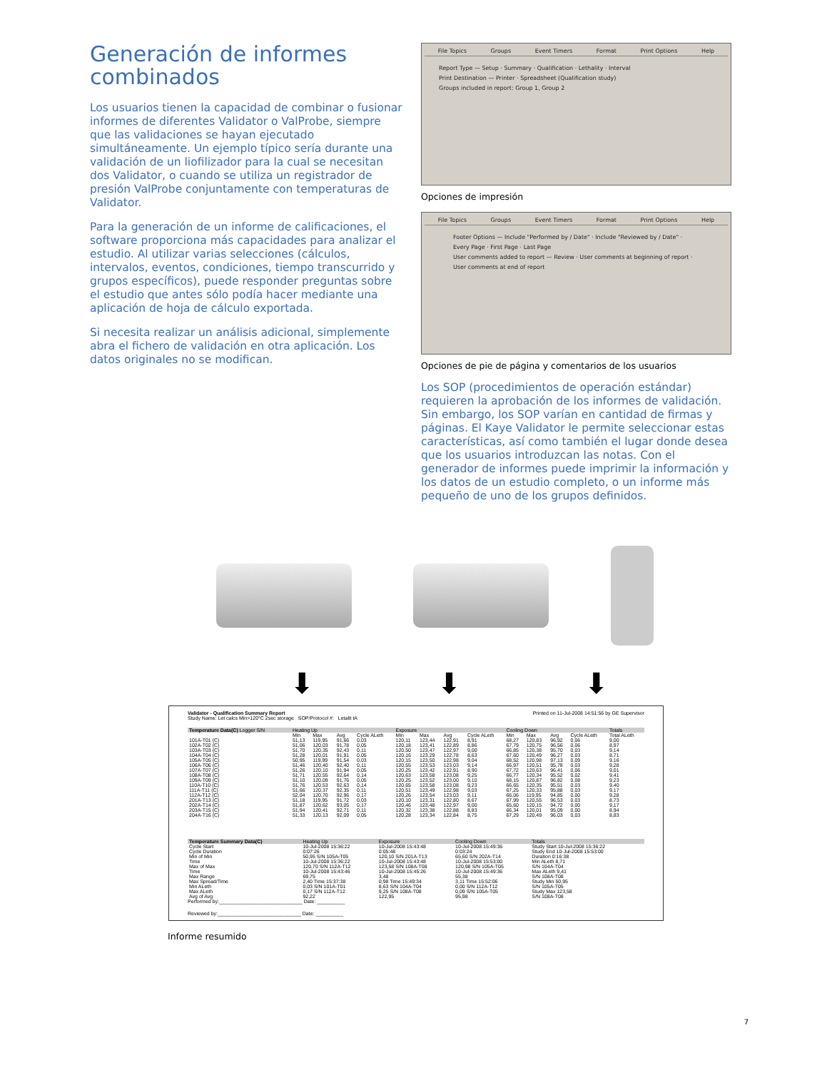Generación de informes combinados
Los usuarios tienen la capacidad de combinar o fusionar informes de diferentes Validator o ValProbe, siempre que las validaciones se hayan ejecutado simultáneamente. Un ejemplo típico sería durante una validación de un liofilizador para la cual se necesitan dos Validator, o cuando se utiliza un registrador de presión ValProbe conjuntamente con temperaturas de Validator.
Para la generación de un informe de calificaciones, el software proporciona más capacidades para analizar el estudio. Al utilizar varias selecciones (cálculos, intervalos, eventos, condiciones, tiempo transcurrido y grupos específicos), puede responder preguntas sobre el estudio que antes sólo podía hacer mediante una aplicación de hoja de cálculo exportada.
Si necesita realizar un análisis adicional, simplemente abra el fichero de validación en otra aplicación. Los datos originales no se modifican.
File Topics Groups Event Timers Format Print Options Help
Report Type — Setup · Summary · Qualification · Lethality · Interval
Print Destination — Printer · Spreadsheet (Qualification study)
Groups included in report: Group 1, Group 2
Opciones de impresión
File Topics Groups Event Timers Format Print Options Help
Footer Options — Include "Performed by / Date" · Include "Reviewed by / Date" · Every Page · First Page · Last Page
User comments added to report — Review · User comments at beginning of report · User comments at end of report
Opciones de pie de página y comentarios de los usuarios
Los SOP (procedimientos de operación estándar) requieren la aprobación de los informes de validación. Sin embargo, los SOP varían en cantidad de firmas y páginas. El Kaye Validator le permite seleccionar estas características, así como también el lugar donde desea que los usuarios introduzcan las notas. Con el generador de informes puede imprimir la información y los datos de un estudio completo, o un informe más pequeño de uno de los grupos definidos.
⬇ ⬇ ⬇
Validator - Qualification Summary Report Printed on 11-Jul-2008 14:51:56 by GE Supervisor
Study Name: Let calcs Min>120°C 2sec storage SOP/Protocol #: Letalit tA
| Temperature Data(C) Logger S/N | Heating Up | | | | Exposure | | | | Cooling Down | | | | Totals |
| --- | --- | --- | --- | --- | --- | --- | --- | --- | --- | --- | --- | --- | --- |
| | Min | Max | Avg | Cycle ALeth | Min | Max | Avg | Cycle ALeth | Min | Max | Avg | Cycle ALeth | Total ALeth |
| 101A-T01 (C) | 51,13 | 119,95 | 91,66 | 0,03 | 120,11 | 123,44 | 122,91 | 8,91 | 68,27 | 120,83 | 96,92 | 0,06 | 9,00 |
| 102A-T02 (C) | 51,06 | 120,03 | 91,78 | 0,05 | 120,18 | 123,41 | 122,89 | 8,86 | 67,79 | 120,75 | 96,56 | 0,06 | 8,97 |
| 103A-T03 (C) | 51,70 | 120,35 | 92,43 | 0,11 | 120,50 | 123,47 | 122,97 | 9,00 | 66,85 | 120,38 | 95,70 | 0,03 | 9,14 |
| 104A-T04 (C) | 51,28 | 120,01 | 91,91 | 0,05 | 120,16 | 123,29 | 122,78 | 8,63 | 67,60 | 120,49 | 96,27 | 0,03 | 8,71 |
| 105A-T05 (C) | 50,95 | 119,99 | 91,54 | 0,03 | 120,15 | 123,50 | 122,98 | 9,04 | 68,52 | 120,98 | 97,13 | 0,09 | 9,16 |
| 106A-T06 (C) | 51,46 | 120,40 | 92,40 | 0,11 | 120,55 | 123,53 | 123,03 | 9,14 | 66,97 | 120,51 | 95,78 | 0,03 | 9,28 |
| 107A-T07 (C) | 51,26 | 120,10 | 91,94 | 0,05 | 120,25 | 123,42 | 122,91 | 8,90 | 67,72 | 120,63 | 96,41 | 0,06 | 9,01 |
| 108A-T08 (C) | 51,71 | 120,55 | 92,64 | 0,14 | 120,63 | 123,58 | 123,08 | 9,25 | 66,77 | 120,34 | 95,52 | 0,02 | 9,41 |
| 109A-T09 (C) | 51,10 | 120,09 | 91,76 | 0,05 | 120,25 | 123,52 | 123,00 | 9,10 | 68,15 | 120,87 | 96,82 | 0,08 | 9,23 |
| 110A-T10 (C) | 51,76 | 120,53 | 92,63 | 0,14 | 120,65 | 123,58 | 123,08 | 9,23 | 66,65 | 120,35 | 95,51 | 0,03 | 9,40 |
| 111A-T11 (C) | 51,66 | 120,37 | 92,35 | 0,11 | 120,51 | 123,49 | 122,98 | 9,03 | 67,25 | 120,33 | 95,88 | 0,03 | 9,17 |
| 112A-T12 (C) | 52,04 | 120,70 | 92,96 | 0,17 | 120,26 | 123,54 | 123,03 | 9,11 | 66,06 | 119,95 | 94,85 | 0,00 | 9,28 |
| 201A-T13 (C) | 51,18 | 119,95 | 91,72 | 0,03 | 120,10 | 123,31 | 122,80 | 8,67 | 67,99 | 120,55 | 96,53 | 0,03 | 8,73 |
| 202A-T14 (C) | 51,87 | 120,62 | 93,05 | 0,17 | 120,46 | 123,48 | 122,97 | 9,00 | 65,60 | 120,15 | 94,72 | 0,00 | 9,17 |
| 203A-T15 (C) | 51,94 | 120,41 | 92,71 | 0,11 | 120,32 | 123,38 | 122,88 | 8,83 | 66,34 | 120,01 | 95,09 | 0,00 | 8,94 |
| 204A-T16 (C) | 51,33 | 120,13 | 92,09 | 0,05 | 120,28 | 123,34 | 122,84 | 8,75 | 67,29 | 120,49 | 96,03 | 0,03 | 8,83 |
| Temperature Summary Data(C) | Heating Up | Exposure | Cooling Down | Totals |
| --- | --- | --- | --- | --- |
| Cycle Start | 10-Jul-2008 15:36:22 | 10-Jul-2008 15:43:48 | 10-Jul-2008 15:49:36 | Study Start 10-Jul-2008 15:36:22 |
| Cycle Duration | 0:07:26 | 0:05:48 | 0:03:24 | Study End 10-Jul-2008 15:53:00 |
| Min of Min | 50,95 S/N 105A-T05 | 120,10 S/N 201A-T13 | 65,60 S/N 202A-T14 | Duration 0:16:38 |
| Time | 10-Jul-2008 15:36:22 | 10-Jul-2008 15:43:48 | 10-Jul-2008 15:53:00 | Min ALeth 8,71 |
| Max of Max | 120,70 S/N 112A-T12 | 123,58 S/N 108A-T08 | 120,98 S/N 105A-T05 | S/N 104A-T04 |
| Time | 10-Jul-2008 15:43:46 | 10-Jul-2008 15:45:26 | 10-Jul-2008 15:49:36 | Max ALeth 9,41 |
| Max Range | 69,75 | 3,48 | 55,38 | S/N 108A-T08 |
| Max Spread/Time | 2,40 Time 15:37:38 | 0,98 Time 15:49:34 | 3,11 Time 15:52:06 | Study Min 50,95 |
| Min ALeth | 0,03 S/N 101A-T01 | 8,63 S/N 104A-T04 | 0,00 S/N 112A-T12 | S/N 105A-T05 |
| Max ALeth | 0,17 S/N 112A-T12 | 9,25 S/N 108A-T08 | 0,09 S/N 105A-T05 | Study Max 123,58 |
| Avg of Avg | 92,22 | 122,95 | 95,98 | S/N 108A-T08 |
Performed by:______________________________ Date: __________
Reviewed by:______________________________ Date: __________
Informe resumido
7